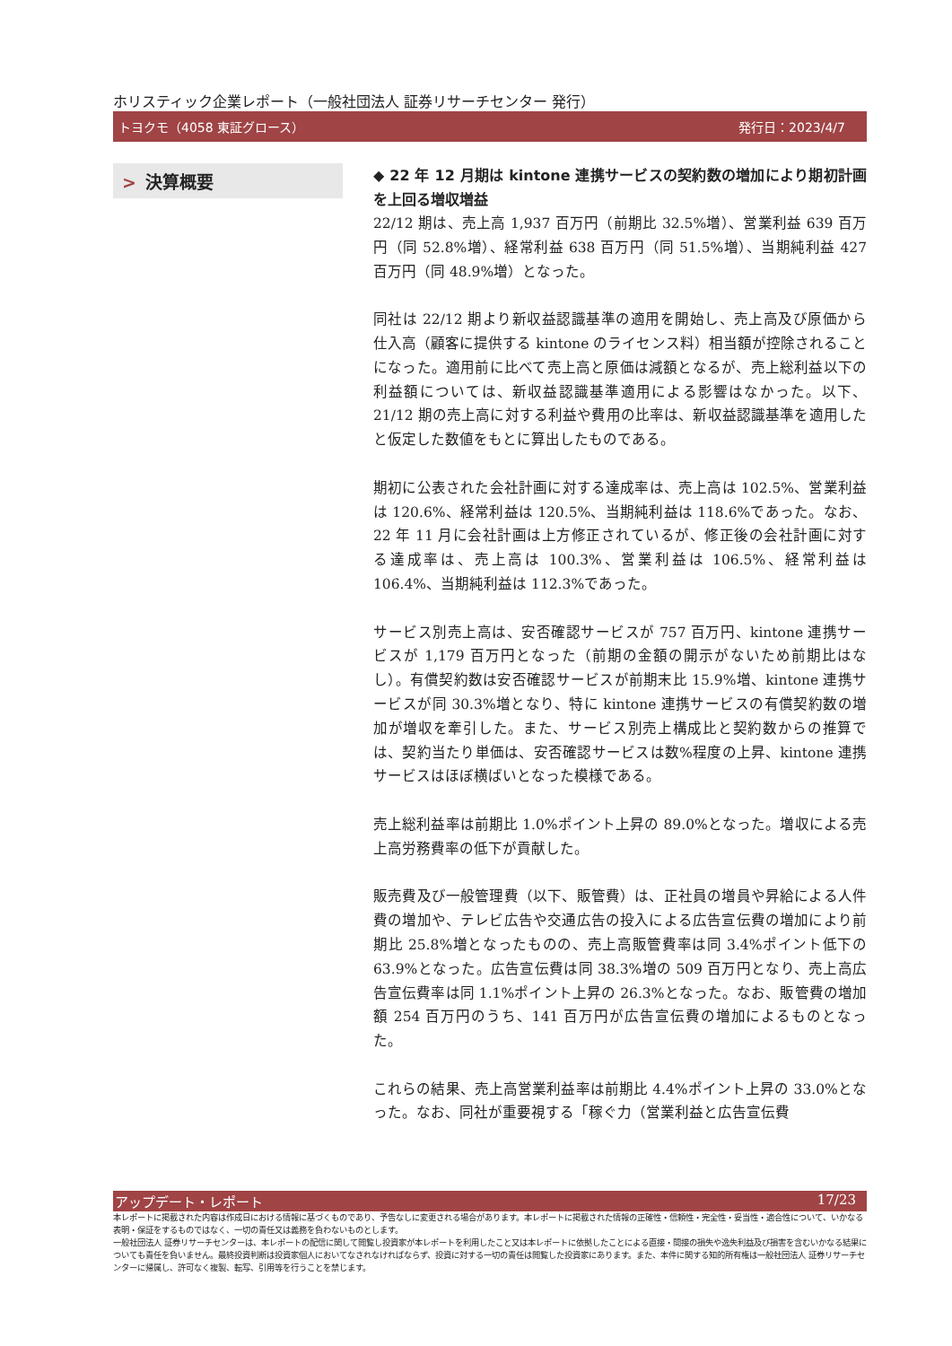ホリスティック企業レポート（一般社団法人 証券リサーチセンター 発行）
トヨクモ（4058 東証グロース） 発行日：2023/4/7
> 決算概要
◆ 22 年 12 月期は kintone 連携サービスの契約数の増加により期初計画を上回る増収増益
22/12 期は、売上高 1,937 百万円（前期比 32.5%増）、営業利益 639 百万円（同 52.8%増）、経常利益 638 百万円（同 51.5%増）、当期純利益 427 百万円（同 48.9%増）となった。
同社は 22/12 期より新収益認識基準の適用を開始し、売上高及び原価から仕入高（顧客に提供する kintone のライセンス料）相当額が控除されることになった。適用前に比べて売上高と原価は減額となるが、売上総利益以下の利益額については、新収益認識基準適用による影響はなかった。以下、21/12 期の売上高に対する利益や費用の比率は、新収益認識基準を適用したと仮定した数値をもとに算出したものである。
期初に公表された会社計画に対する達成率は、売上高は 102.5%、営業利益は 120.6%、経常利益は 120.5%、当期純利益は 118.6%であった。なお、22 年 11 月に会社計画は上方修正されているが、修正後の会社計画に対する達成率は、売上高は 100.3%、営業利益は 106.5%、経常利益は 106.4%、当期純利益は 112.3%であった。
サービス別売上高は、安否確認サービスが 757 百万円、kintone 連携サービスが 1,179 百万円となった（前期の金額の開示がないため前期比はなし）。有償契約数は安否確認サービスが前期末比 15.9%増、kintone 連携サービスが同 30.3%増となり、特に kintone 連携サービスの有償契約数の増加が増収を牽引した。また、サービス別売上構成比と契約数からの推算では、契約当たり単価は、安否確認サービスは数%程度の上昇、kintone 連携サービスはほぼ横ばいとなった模様である。
売上総利益率は前期比 1.0%ポイント上昇の 89.0%となった。増収による売上高労務費率の低下が貢献した。
販売費及び一般管理費（以下、販管費）は、正社員の増員や昇給による人件費の増加や、テレビ広告や交通広告の投入による広告宣伝費の増加により前期比 25.8%増となったものの、売上高販管費率は同 3.4%ポイント低下の 63.9%となった。広告宣伝費は同 38.3%増の 509 百万円となり、売上高広告宣伝費率は同 1.1%ポイント上昇の 26.3%となった。なお、販管費の増加額 254 百万円のうち、141 百万円が広告宣伝費の増加によるものとなった。
これらの結果、売上高営業利益率は前期比 4.4%ポイント上昇の 33.0%となった。なお、同社が重要視する「稼ぐ力（営業利益と広告宣伝費
アップデート・レポート 17/23
本レポートに掲載された内容は作成日における情報に基づくものであり、予告なしに変更される場合があります。本レポートに掲載された情報の正確性・信頼性・完全性・妥当性・適合性について、いかなる表明・保証をするものではなく、一切の責任又は義務を負わないものとします。
一般社団法人 証券リサーチセンターは、本レポートの配信に関して閲覧し投資家が本レポートを利用したこと又は本レポートに依拠したことによる直接・間接の損失や逸失利益及び損害を含むいかなる結果についても責任を負いません。最終投資判断は投資家個人においてなされなければならず、投資に対する一切の責任は閲覧した投資家にあります。また、本件に関する知的所有権は一般社団法人 証券リサーチセンターに帰属し、許可なく複製、転写、引用等を行うことを禁じます。